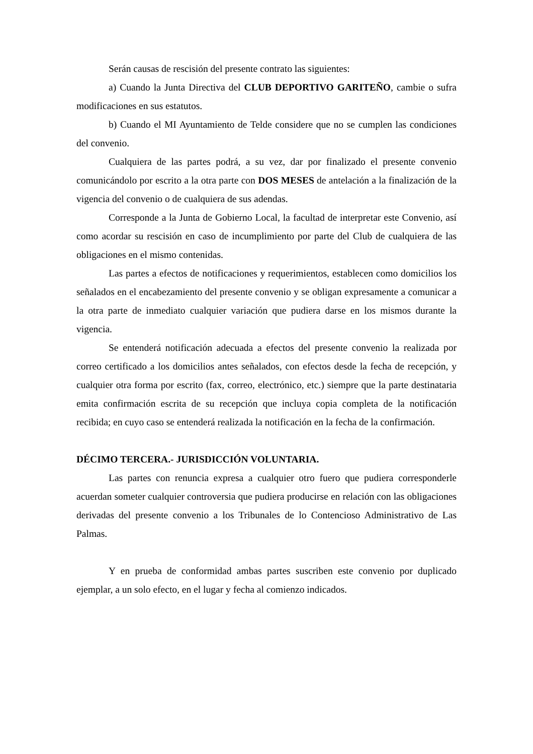Serán causas de rescisión del presente contrato las siguientes:
a) Cuando la Junta Directiva del CLUB DEPORTIVO GARITEÑO, cambie o sufra modificaciones en sus estatutos.
b) Cuando el MI Ayuntamiento de Telde considere que no se cumplen las condiciones del convenio.
Cualquiera de las partes podrá, a su vez, dar por finalizado el presente convenio comunicándolo por escrito a la otra parte con DOS MESES de antelación a la finalización de la vigencia del convenio o de cualquiera de sus adendas.
Corresponde a la Junta de Gobierno Local, la facultad de interpretar este Convenio, así como acordar su rescisión en caso de incumplimiento por parte del Club de cualquiera de las obligaciones en el mismo contenidas.
Las partes a efectos de notificaciones y requerimientos, establecen como domicilios los señalados en el encabezamiento del presente convenio y se obligan expresamente a comunicar a la otra parte de inmediato cualquier variación que pudiera darse en los mismos durante la vigencia.
Se entenderá notificación adecuada a efectos del presente convenio la realizada por correo certificado a los domicilios antes señalados, con efectos desde la fecha de recepción, y cualquier otra forma por escrito (fax, correo, electrónico, etc.) siempre que la parte destinataria emita confirmación escrita de su recepción que incluya copia completa de la notificación recibida; en cuyo caso se entenderá realizada la notificación en la fecha de la confirmación.
DÉCIMO TERCERA.- JURISDICCIÓN VOLUNTARIA.
Las partes con renuncia expresa a cualquier otro fuero que pudiera corresponderle acuerdan someter cualquier controversia que pudiera producirse en relación con las obligaciones derivadas del presente convenio a los Tribunales de lo Contencioso Administrativo de Las Palmas.
Y en prueba de conformidad ambas partes suscriben este convenio por duplicado ejemplar, a un solo efecto, en el lugar y fecha al comienzo indicados.